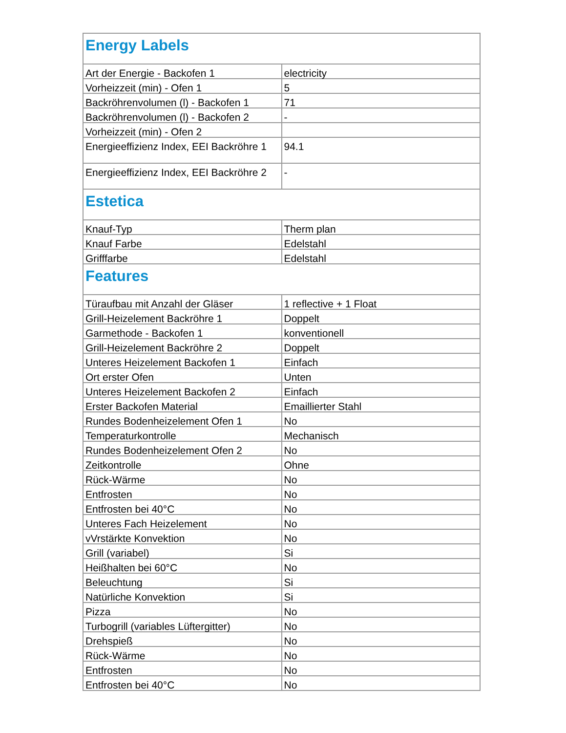| Energy Labels | |
| Art der Energie - Backofen 1 | electricity |
| Vorheizzeit (min) - Ofen 1 | 5 |
| Backröhrenvolumen (l) - Backofen 1 | 71 |
| Backröhrenvolumen (l) - Backofen 2 | - |
| Vorheizzeit (min) - Ofen 2 | |
| Energieeffizienz Index, EEI Backröhre 1 | 94.1 |
| Energieeffizienz Index, EEI Backröhre 2 | - |
| Estetica | |
| Knauf-Typ | Therm plan |
| Knauf Farbe | Edelstahl |
| Grifffarbe | Edelstahl |
| Features | |
| Türaufbau mit Anzahl der Gläser | 1 reflective + 1 Float |
| Grill-Heizelement Backröhre 1 | Doppelt |
| Garmethode - Backofen 1 | konventionell |
| Grill-Heizelement Backröhre 2 | Doppelt |
| Unteres Heizelement Backofen 1 | Einfach |
| Ort erster Ofen | Unten |
| Unteres Heizelement Backofen 2 | Einfach |
| Erster Backofen Material | Emaillierter Stahl |
| Rundes Bodenheizelement Ofen 1 | No |
| Temperaturkontrolle | Mechanisch |
| Rundes Bodenheizelement Ofen 2 | No |
| Zeitkontrolle | Ohne |
| Rück-Wärme | No |
| Entfrosten | No |
| Entfrosten bei 40°C | No |
| Unteres Fach Heizelement | No |
| vVrstärkte Konvektion | No |
| Grill (variabel) | Si |
| Heißhalten bei 60°C | No |
| Beleuchtung | Si |
| Natürliche Konvektion | Si |
| Pizza | No |
| Turbogrill (variables Lüftergitter) | No |
| Drehspieß | No |
| Rück-Wärme | No |
| Entfrosten | No |
| Entfrosten bei 40°C | No |